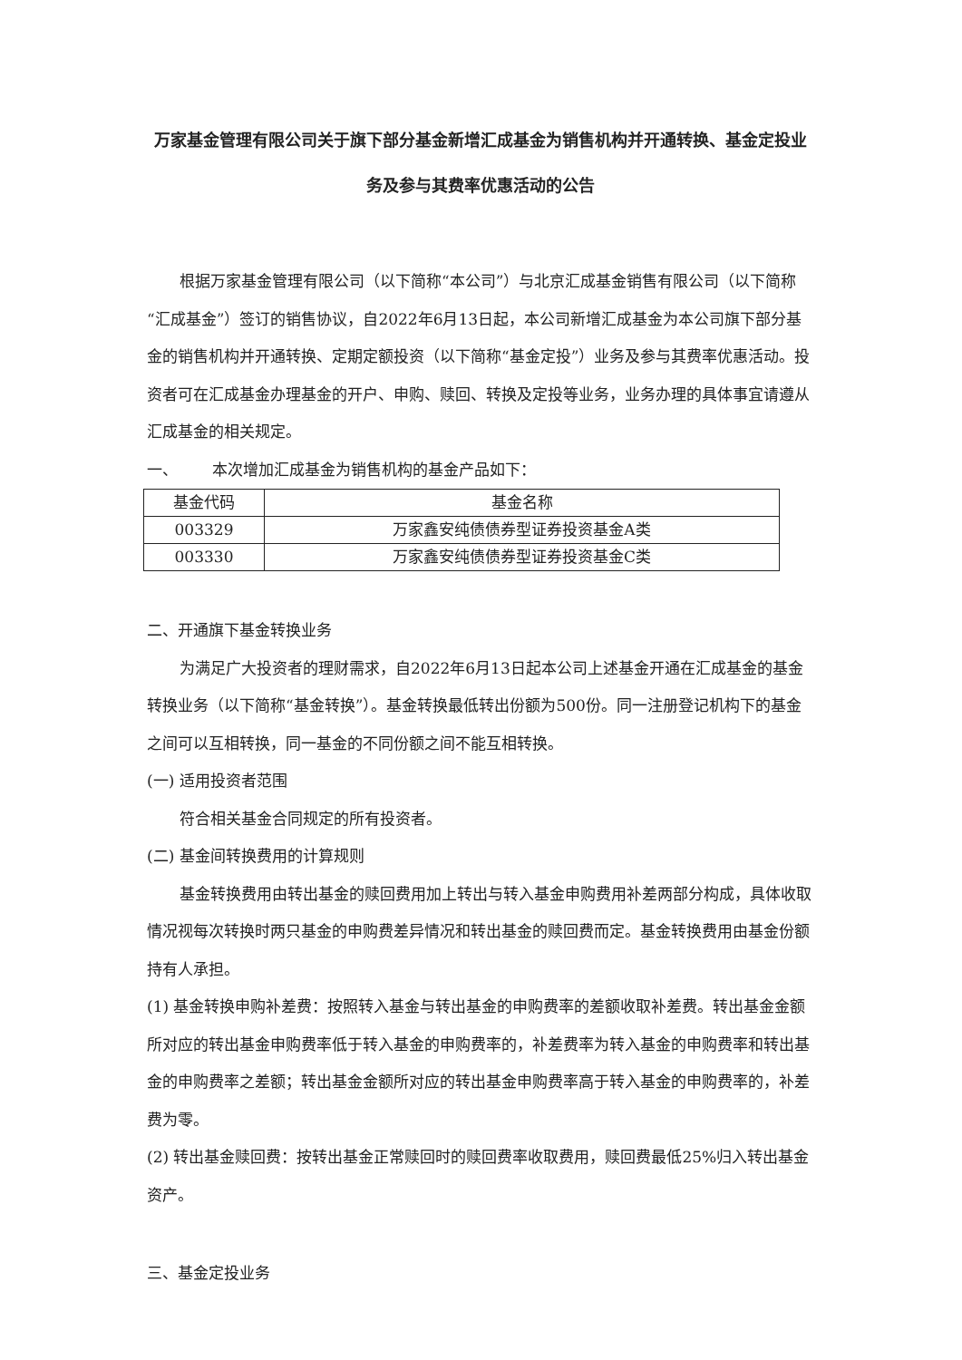万家基金管理有限公司关于旗下部分基金新增汇成基金为销售机构并开通转换、基金定投业务及参与其费率优惠活动的公告
根据万家基金管理有限公司（以下简称“本公司”）与北京汇成基金销售有限公司（以下简称“汇成基金”）签订的销售协议，自2022年6月13日起，本公司新增汇成基金为本公司旗下部分基金的销售机构并开通转换、定期定额投资（以下简称“基金定投”）业务及参与其费率优惠活动。投资者可在汇成基金办理基金的开户、申购、赎回、转换及定投等业务，业务办理的具体事宜请遵从汇成基金的相关规定。
一、 本次增加汇成基金为销售机构的基金产品如下：
| 基金代码 | 基金名称 |
| --- | --- |
| 003329 | 万家鑫安纯债债券型证券投资基金A类 |
| 003330 | 万家鑫安纯债债券型证券投资基金C类 |
二、开通旗下基金转换业务
为满足广大投资者的理财需求，自2022年6月13日起本公司上述基金开通在汇成基金的基金转换业务（以下简称“基金转换”）。基金转换最低转出份额为500份。同一注册登记机构下的基金之间可以互相转换，同一基金的不同份额之间不能互相转换。
(一) 适用投资者范围
符合相关基金合同规定的所有投资者。
(二) 基金间转换费用的计算规则
基金转换费用由转出基金的赎回费用加上转出与转入基金申购费用补差两部分构成，具体收取情况视每次转换时两只基金的申购费差异情况和转出基金的赎回费而定。基金转换费用由基金份额持有人承担。
(1) 基金转换申购补差费：按照转入基金与转出基金的申购费率的差额收取补差费。转出基金金额所对应的转出基金申购费率低于转入基金的申购费率的，补差费率为转入基金的申购费率和转出基金的申购费率之差额；转出基金金额所对应的转出基金申购费率高于转入基金的申购费率的，补差费为零。
(2) 转出基金赎回费：按转出基金正常赎回时的赎回费率收取费用，赎回费最低25%归入转出基金资产。
三、基金定投业务